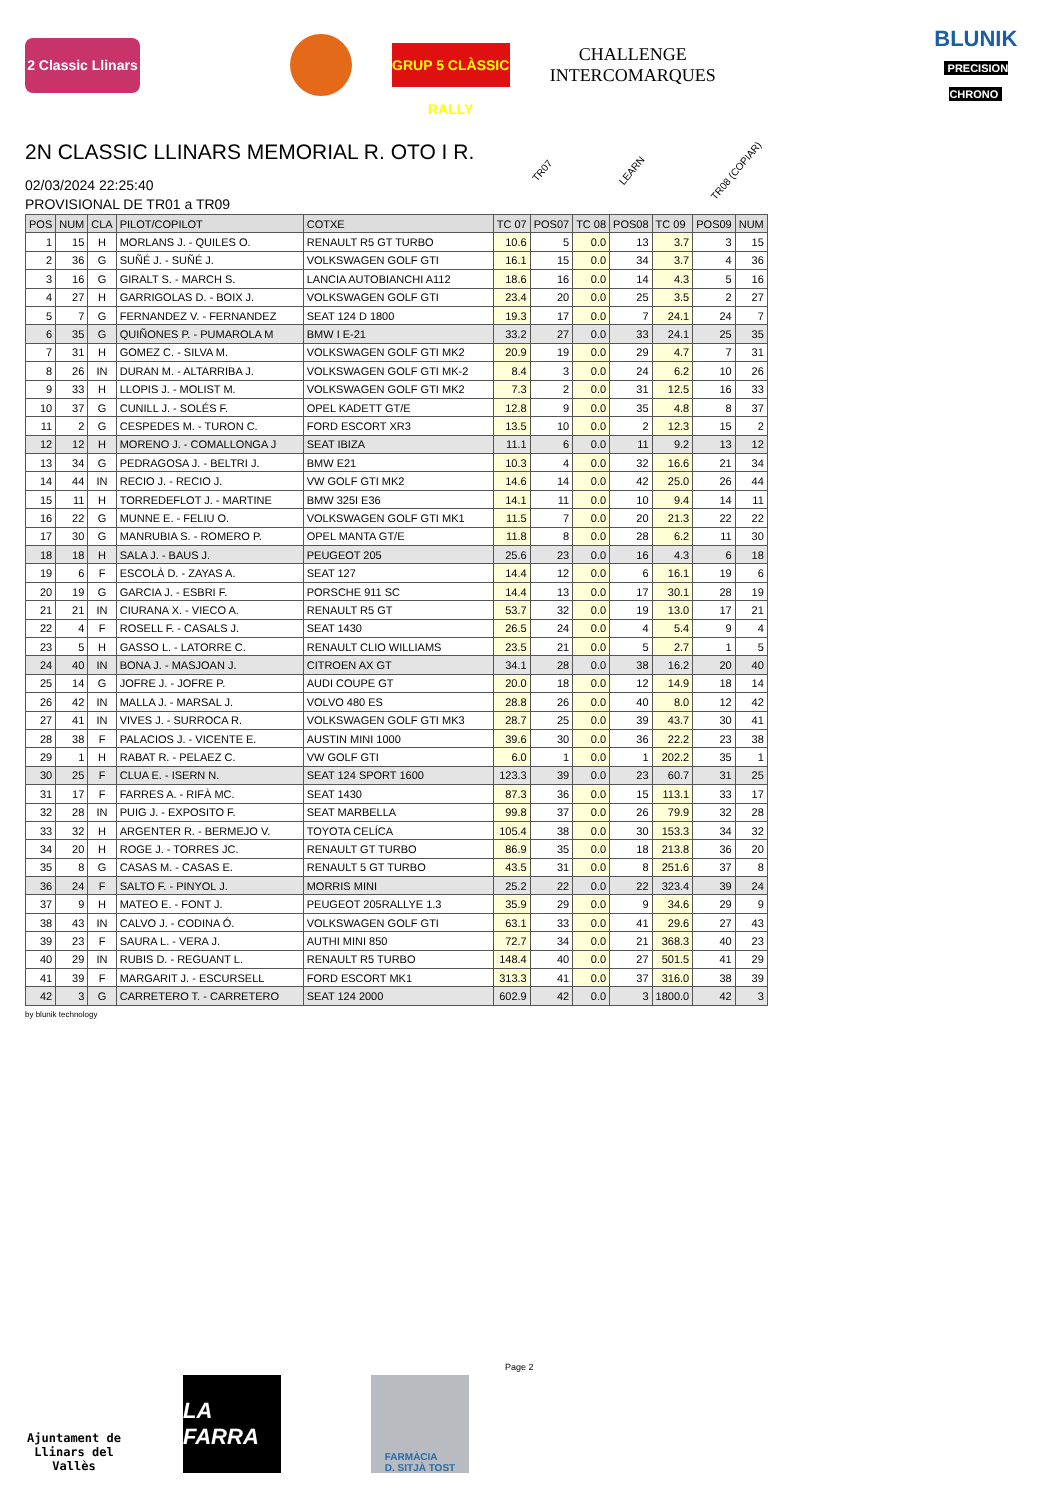2 Classic Llinars
GRUP 5 CLÀSSIC RALLY
CHALLENGE
INTERCOMARQUES
BLUNIK
PRECISION CHRONO
2N CLASSIC LLINARS MEMORIAL R. OTO I R.
02/03/2024 22:25:40
PROVISIONAL DE TR01 a TR09
TR07 LEARN TR08 (COPIAR)
| POS | NUM | CLA | PILOT/COPILOT | COTXE | TC 07 | POS07 | TC 08 | POS08 | TC 09 | POS09 | NUM |
| --- | --- | --- | --- | --- | --- | --- | --- | --- | --- | --- | --- |
| 1 | 15 | H | MORLANS J. - QUILES O. | RENAULT R5 GT TURBO | 10.6 | 5 | 0.0 | 13 | 3.7 | 3 | 15 |
| 2 | 36 | G | SUÑÉ J. - SUÑÉ J. | VOLKSWAGEN GOLF GTI | 16.1 | 15 | 0.0 | 34 | 3.7 | 4 | 36 |
| 3 | 16 | G | GIRALT S. - MARCH S. | LANCIA AUTOBIANCHI A112 | 18.6 | 16 | 0.0 | 14 | 4.3 | 5 | 16 |
| 4 | 27 | H | GARRIGOLAS D. - BOIX J. | VOLKSWAGEN GOLF GTI | 23.4 | 20 | 0.0 | 25 | 3.5 | 2 | 27 |
| 5 | 7 | G | FERNANDEZ V. - FERNANDEZ | SEAT 124 D 1800 | 19.3 | 17 | 0.0 | 7 | 24.1 | 24 | 7 |
| 6 | 35 | G | QUIÑONES P. - PUMAROLA M | BMW I E-21 | 33.2 | 27 | 0.0 | 33 | 24.1 | 25 | 35 |
| 7 | 31 | H | GOMEZ C. - SILVA M. | VOLKSWAGEN GOLF GTI MK2 | 20.9 | 19 | 0.0 | 29 | 4.7 | 7 | 31 |
| 8 | 26 | IN | DURAN M. - ALTARRIBA J. | VOLKSWAGEN GOLF GTI MK-2 | 8.4 | 3 | 0.0 | 24 | 6.2 | 10 | 26 |
| 9 | 33 | H | LLOPIS J. - MOLIST M. | VOLKSWAGEN GOLF GTI MK2 | 7.3 | 2 | 0.0 | 31 | 12.5 | 16 | 33 |
| 10 | 37 | G | CUNILL J. - SOLÉS F. | OPEL KADETT GT/E | 12.8 | 9 | 0.0 | 35 | 4.8 | 8 | 37 |
| 11 | 2 | G | CESPEDES M. - TURON C. | FORD ESCORT XR3 | 13.5 | 10 | 0.0 | 2 | 12.3 | 15 | 2 |
| 12 | 12 | H | MORENO J. - COMALLONGA J | SEAT IBIZA | 11.1 | 6 | 0.0 | 11 | 9.2 | 13 | 12 |
| 13 | 34 | G | PEDRAGOSA J. - BELTRI J. | BMW E21 | 10.3 | 4 | 0.0 | 32 | 16.6 | 21 | 34 |
| 14 | 44 | IN | RECIO J. - RECIO J. | VW GOLF GTI MK2 | 14.6 | 14 | 0.0 | 42 | 25.0 | 26 | 44 |
| 15 | 11 | H | TORREDEFLOT J. - MARTINE | BMW 325I E36 | 14.1 | 11 | 0.0 | 10 | 9.4 | 14 | 11 |
| 16 | 22 | G | MUNNE E. - FELIU O. | VOLKSWAGEN GOLF GTI MK1 | 11.5 | 7 | 0.0 | 20 | 21.3 | 22 | 22 |
| 17 | 30 | G | MANRUBIA S. - ROMERO P. | OPEL MANTA GT/E | 11.8 | 8 | 0.0 | 28 | 6.2 | 11 | 30 |
| 18 | 18 | H | SALA J. - BAUS J. | PEUGEOT 205 | 25.6 | 23 | 0.0 | 16 | 4.3 | 6 | 18 |
| 19 | 6 | F | ESCOLÀ D. - ZAYAS A. | SEAT 127 | 14.4 | 12 | 0.0 | 6 | 16.1 | 19 | 6 |
| 20 | 19 | G | GARCIA J. - ESBRI F. | PORSCHE 911 SC | 14.4 | 13 | 0.0 | 17 | 30.1 | 28 | 19 |
| 21 | 21 | IN | CIURANA X. - VIECO A. | RENAULT R5 GT | 53.7 | 32 | 0.0 | 19 | 13.0 | 17 | 21 |
| 22 | 4 | F | ROSELL F. - CASALS J. | SEAT 1430 | 26.5 | 24 | 0.0 | 4 | 5.4 | 9 | 4 |
| 23 | 5 | H | GASSO L. - LATORRE C. | RENAULT CLIO WILLIAMS | 23.5 | 21 | 0.0 | 5 | 2.7 | 1 | 5 |
| 24 | 40 | IN | BONA J. - MASJOAN J. | CITROEN AX GT | 34.1 | 28 | 0.0 | 38 | 16.2 | 20 | 40 |
| 25 | 14 | G | JOFRE J. - JOFRE P. | AUDI COUPE GT | 20.0 | 18 | 0.0 | 12 | 14.9 | 18 | 14 |
| 26 | 42 | IN | MALLA J. - MARSAL J. | VOLVO 480 ES | 28.8 | 26 | 0.0 | 40 | 8.0 | 12 | 42 |
| 27 | 41 | IN | VIVES J. - SURROCA R. | VOLKSWAGEN GOLF GTI MK3 | 28.7 | 25 | 0.0 | 39 | 43.7 | 30 | 41 |
| 28 | 38 | F | PALACIOS J. - VICENTE E. | AUSTIN MINI 1000 | 39.6 | 30 | 0.0 | 36 | 22.2 | 23 | 38 |
| 29 | 1 | H | RABAT R. - PELAEZ C. | VW GOLF GTI | 6.0 | 1 | 0.0 | 1 | 202.2 | 35 | 1 |
| 30 | 25 | F | CLUA E. - ISERN N. | SEAT 124 SPORT 1600 | 123.3 | 39 | 0.0 | 23 | 60.7 | 31 | 25 |
| 31 | 17 | F | FARRES A. - RIFÀ MC. | SEAT 1430 | 87.3 | 36 | 0.0 | 15 | 113.1 | 33 | 17 |
| 32 | 28 | IN | PUIG J. - EXPOSITO F. | SEAT MARBELLA | 99.8 | 37 | 0.0 | 26 | 79.9 | 32 | 28 |
| 33 | 32 | H | ARGENTER R. - BERMEJO V. | TOYOTA CELÍCA | 105.4 | 38 | 0.0 | 30 | 153.3 | 34 | 32 |
| 34 | 20 | H | ROGE J. - TORRES JC. | RENAULT GT TURBO | 86.9 | 35 | 0.0 | 18 | 213.8 | 36 | 20 |
| 35 | 8 | G | CASAS M. - CASAS E. | RENAULT 5 GT TURBO | 43.5 | 31 | 0.0 | 8 | 251.6 | 37 | 8 |
| 36 | 24 | F | SALTO F. - PINYOL J. | MORRIS MINI | 25.2 | 22 | 0.0 | 22 | 323.4 | 39 | 24 |
| 37 | 9 | H | MATEO E. - FONT J. | PEUGEOT 205RALLYE 1.3 | 35.9 | 29 | 0.0 | 9 | 34.6 | 29 | 9 |
| 38 | 43 | IN | CALVO J. - CODINA Ó. | VOLKSWAGEN GOLF GTI | 63.1 | 33 | 0.0 | 41 | 29.6 | 27 | 43 |
| 39 | 23 | F | SAURA L. - VERA J. | AUTHI MINI 850 | 72.7 | 34 | 0.0 | 21 | 368.3 | 40 | 23 |
| 40 | 29 | IN | RUBIS D. - REGUANT L. | RENAULT R5 TURBO | 148.4 | 40 | 0.0 | 27 | 501.5 | 41 | 29 |
| 41 | 39 | F | MARGARIT J. - ESCURSELL | FORD ESCORT MK1 | 313.3 | 41 | 0.0 | 37 | 316.0 | 38 | 39 |
| 42 | 3 | G | CARRETERO T. - CARRETERO | SEAT 124 2000 | 602.9 | 42 | 0.0 | 3 | 1800.0 | 42 | 3 |
by blunik technology
Page 2
Ajuntament de
Llinars del Vallès
LA FARRA
FARMÀCIA
D. SITJÀ TOST